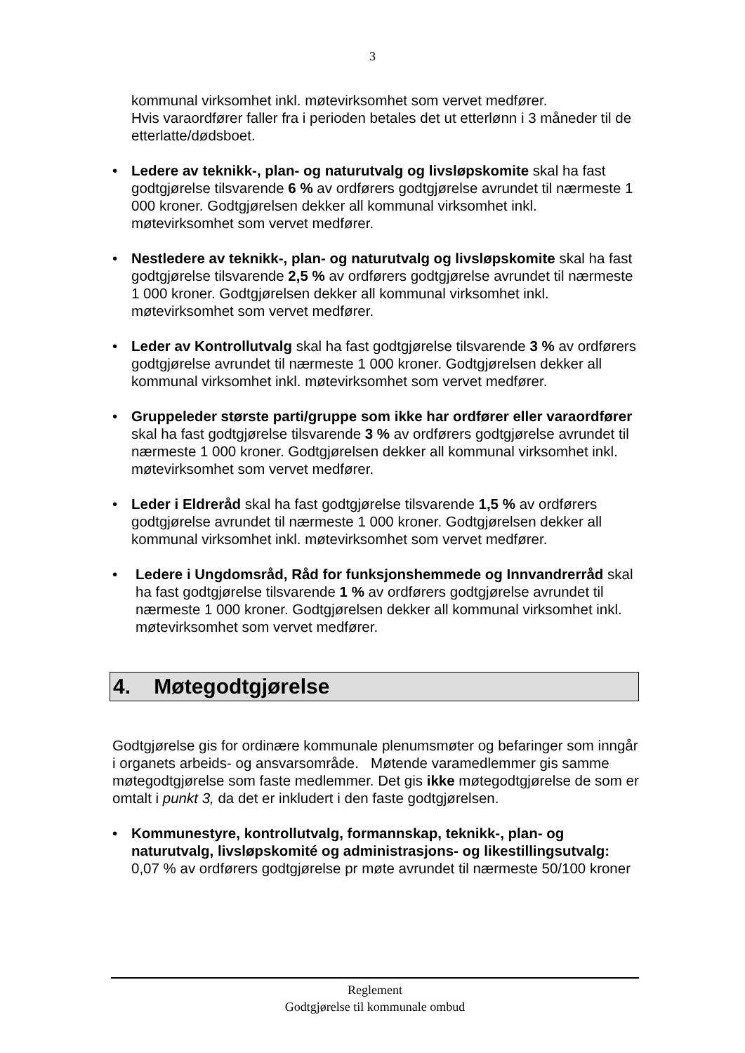3
kommunal virksomhet inkl. møtevirksomhet som vervet medfører.
Hvis varaordfører faller fra i perioden betales det ut etterlønn i 3 måneder til de etterlatte/dødsboet.
• Ledere av teknikk-, plan- og naturutvalg og livsløpskomite skal ha fast godtgjørelse tilsvarende 6 % av ordførers godtgjørelse avrundet til nærmeste 1 000 kroner. Godtgjørelsen dekker all kommunal virksomhet inkl. møtevirksomhet som vervet medfører.
• Nestledere av teknikk-, plan- og naturutvalg og livsløpskomite skal ha fast godtgjørelse tilsvarende 2,5 % av ordførers godtgjørelse avrundet til nærmeste 1 000 kroner. Godtgjørelsen dekker all kommunal virksomhet inkl. møtevirksomhet som vervet medfører.
• Leder av Kontrollutvalg skal ha fast godtgjørelse tilsvarende 3 % av ordførers godtgjørelse avrundet til nærmeste 1 000 kroner. Godtgjørelsen dekker all kommunal virksomhet inkl. møtevirksomhet som vervet medfører.
• Gruppeleder største parti/gruppe som ikke har ordfører eller varaordfører skal ha fast godtgjørelse tilsvarende 3 % av ordførers godtgjørelse avrundet til nærmeste 1 000 kroner. Godtgjørelsen dekker all kommunal virksomhet inkl. møtevirksomhet som vervet medfører.
• Leder i Eldreråd skal ha fast godtgjørelse tilsvarende 1,5 % av ordførers godtgjørelse avrundet til nærmeste 1 000 kroner. Godtgjørelsen dekker all kommunal virksomhet inkl. møtevirksomhet som vervet medfører.
• Ledere i Ungdomsråd, Råd for funksjonshemmede og Innvandrerråd skal ha fast godtgjørelse tilsvarende 1 % av ordførers godtgjørelse avrundet til nærmeste 1 000 kroner. Godtgjørelsen dekker all kommunal virksomhet inkl. møtevirksomhet som vervet medfører.
4. Møtegodtgjørelse
Godtgjørelse gis for ordinære kommunale plenumsmøter og befaringer som inngår i organets arbeids- og ansvarsområde. Møtende varamedlemmer gis samme møtegodtgjørelse som faste medlemmer. Det gis ikke møtegodtgjørelse de som er omtalt i punkt 3, da det er inkludert i den faste godtgjørelsen.
• Kommunestyre, kontrollutvalg, formannskap, teknikk-, plan- og naturutvalg, livsløpskomité og administrasjons- og likestillingsutvalg: 0,07 % av ordførers godtgjørelse pr møte avrundet til nærmeste 50/100 kroner
Reglement
Godtgjørelse til kommunale ombud